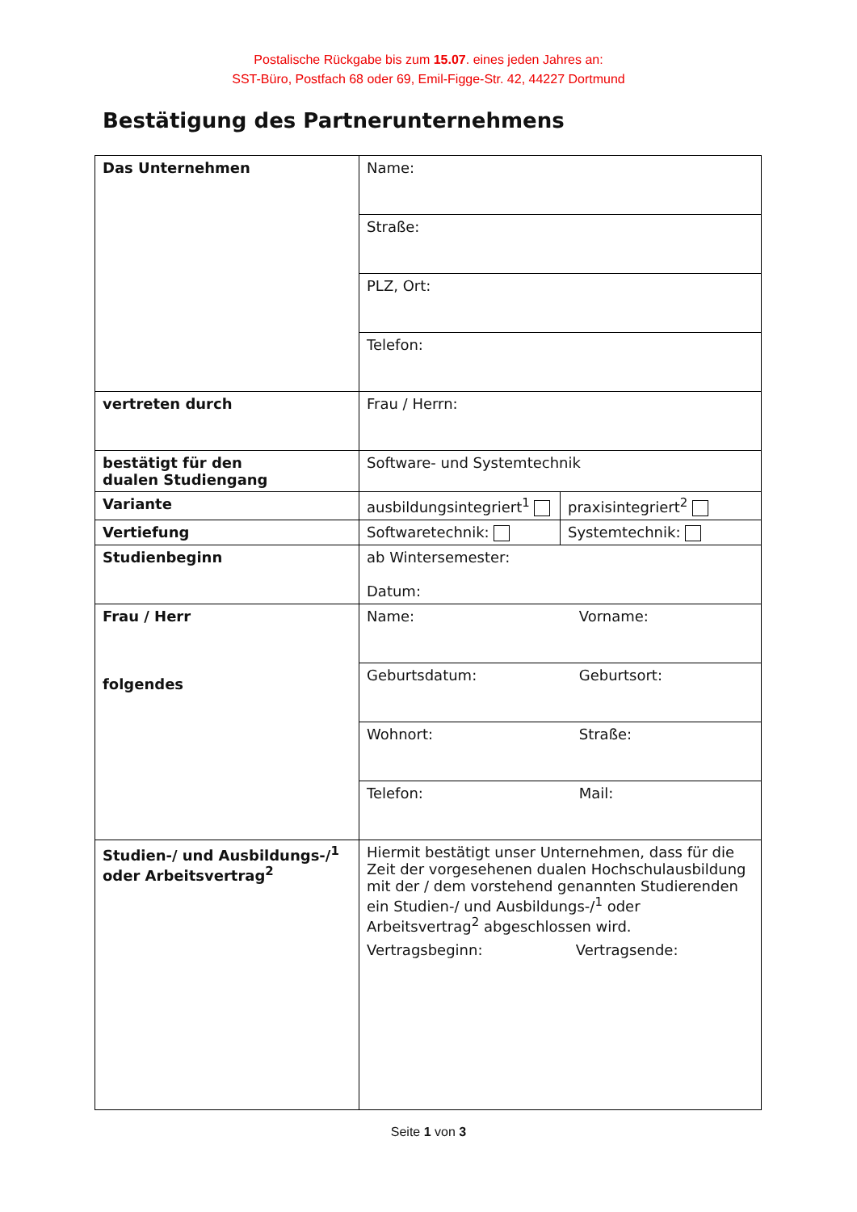Postalische Rückgabe bis zum 15.07. eines jeden Jahres an:
SST-Büro, Postfach 68 oder 69, Emil-Figge-Str. 42, 44227 Dortmund
Bestätigung des Partnerunternehmens
| Das Unternehmen | Name: | |
| | Straße: | |
| | PLZ, Ort: | |
| | Telefon: | |
| vertreten durch | Frau / Herrn: | |
| bestätigt für den dualen Studiengang | Software- und Systemtechnik | |
| Variante | ausbildungsintegriert<sup>1</sup> | praxisintegriert<sup>2</sup> |
| Vertiefung | Softwaretechnik: | Systemtechnik: |
| Studienbeginn | ab Wintersemester: Datum: | |
| Frau / Herr folgendes | Name: Vorname: | |
| | Geburtsdatum: Geburtsort: | |
| | Wohnort: Straße: | |
| | Telefon: Mail: | |
| Studien-/ und Ausbildungs-/<sup>1</sup> oder Arbeitsvertrag<sup>2</sup> | Hiermit bestätigt unser Unternehmen, dass für die Zeit der vorgesehenen dualen Hochschulausbildung mit der / dem vorstehend genannten Studierenden ein Studien-/ und Ausbildungs-/<sup>1</sup> oder Arbeitsvertrag<sup>2</sup> abgeschlossen wird. Vertragsbeginn: Vertragsende: | |
Seite 1 von 3